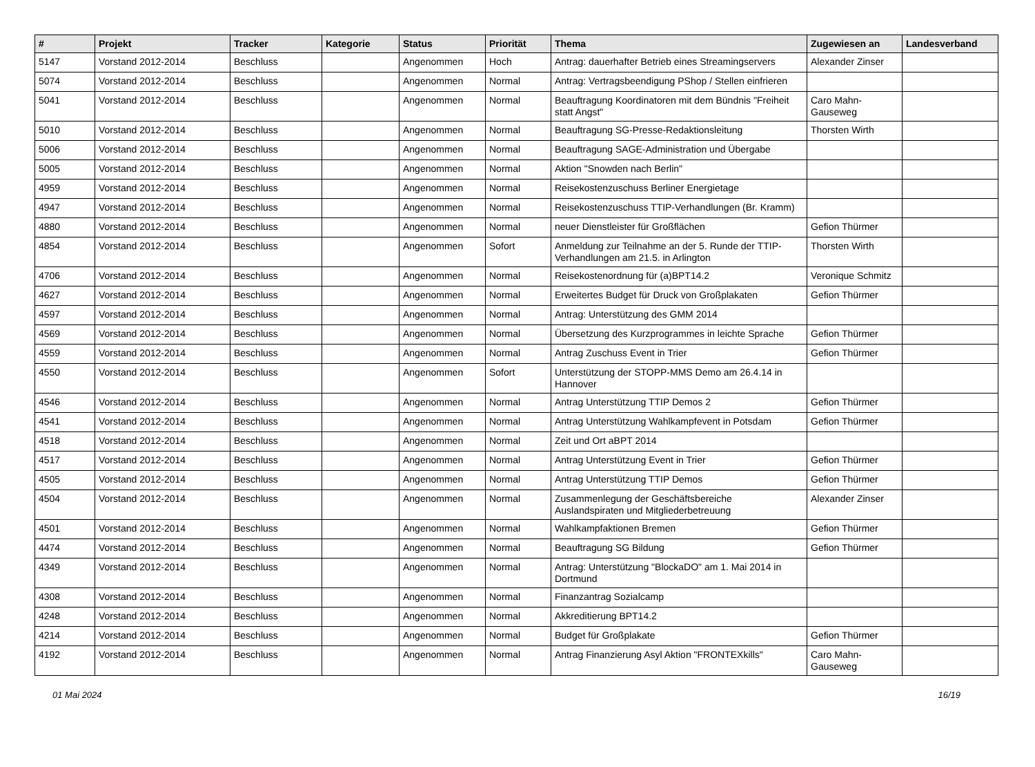| # | Projekt | Tracker | Kategorie | Status | Priorität | Thema | Zugewiesen an | Landesverband |
| --- | --- | --- | --- | --- | --- | --- | --- | --- |
| 5147 | Vorstand 2012-2014 | Beschluss | | Angenommen | Hoch | Antrag: dauerhafter Betrieb eines Streamingservers | Alexander Zinser | |
| 5074 | Vorstand 2012-2014 | Beschluss | | Angenommen | Normal | Antrag: Vertragsbeendigung PShop / Stellen einfrieren | | |
| 5041 | Vorstand 2012-2014 | Beschluss | | Angenommen | Normal | Beauftragung Koordinatoren mit dem Bündnis "Freiheit statt Angst" | Caro Mahn-Gauseweg | |
| 5010 | Vorstand 2012-2014 | Beschluss | | Angenommen | Normal | Beauftragung SG-Presse-Redaktionsleitung | Thorsten Wirth | |
| 5006 | Vorstand 2012-2014 | Beschluss | | Angenommen | Normal | Beauftragung SAGE-Administration und Übergabe | | |
| 5005 | Vorstand 2012-2014 | Beschluss | | Angenommen | Normal | Aktion "Snowden nach Berlin" | | |
| 4959 | Vorstand 2012-2014 | Beschluss | | Angenommen | Normal | Reisekostenzuschuss Berliner Energietage | | |
| 4947 | Vorstand 2012-2014 | Beschluss | | Angenommen | Normal | Reisekostenzuschuss TTIP-Verhandlungen (Br. Kramm) | | |
| 4880 | Vorstand 2012-2014 | Beschluss | | Angenommen | Normal | neuer Dienstleister für Großflächen | Gefion Thürmer | |
| 4854 | Vorstand 2012-2014 | Beschluss | | Angenommen | Sofort | Anmeldung zur Teilnahme an der 5. Runde der TTIP-Verhandlungen am 21.5. in Arlington | Thorsten Wirth | |
| 4706 | Vorstand 2012-2014 | Beschluss | | Angenommen | Normal | Reisekostenordnung für (a)BPT14.2 | Veronique Schmitz | |
| 4627 | Vorstand 2012-2014 | Beschluss | | Angenommen | Normal | Erweitertes Budget für Druck von Großplakaten | Gefion Thürmer | |
| 4597 | Vorstand 2012-2014 | Beschluss | | Angenommen | Normal | Antrag: Unterstützung des GMM 2014 | | |
| 4569 | Vorstand 2012-2014 | Beschluss | | Angenommen | Normal | Übersetzung des Kurzprogrammes in leichte Sprache | Gefion Thürmer | |
| 4559 | Vorstand 2012-2014 | Beschluss | | Angenommen | Normal | Antrag Zuschuss Event in Trier | Gefion Thürmer | |
| 4550 | Vorstand 2012-2014 | Beschluss | | Angenommen | Sofort | Unterstützung der STOPP-MMS Demo am 26.4.14 in Hannover | | |
| 4546 | Vorstand 2012-2014 | Beschluss | | Angenommen | Normal | Antrag Unterstützung TTIP Demos 2 | Gefion Thürmer | |
| 4541 | Vorstand 2012-2014 | Beschluss | | Angenommen | Normal | Antrag Unterstützung Wahlkampfevent in Potsdam | Gefion Thürmer | |
| 4518 | Vorstand 2012-2014 | Beschluss | | Angenommen | Normal | Zeit und Ort aBPT 2014 | | |
| 4517 | Vorstand 2012-2014 | Beschluss | | Angenommen | Normal | Antrag Unterstützung Event in Trier | Gefion Thürmer | |
| 4505 | Vorstand 2012-2014 | Beschluss | | Angenommen | Normal | Antrag Unterstützung TTIP Demos | Gefion Thürmer | |
| 4504 | Vorstand 2012-2014 | Beschluss | | Angenommen | Normal | Zusammenlegung der Geschäftsbereiche Auslandspiraten und Mitgliederbetreuung | Alexander Zinser | |
| 4501 | Vorstand 2012-2014 | Beschluss | | Angenommen | Normal | Wahlkampfaktionen Bremen | Gefion Thürmer | |
| 4474 | Vorstand 2012-2014 | Beschluss | | Angenommen | Normal | Beauftragung SG Bildung | Gefion Thürmer | |
| 4349 | Vorstand 2012-2014 | Beschluss | | Angenommen | Normal | Antrag: Unterstützung "BlockaDO" am 1. Mai 2014 in Dortmund | | |
| 4308 | Vorstand 2012-2014 | Beschluss | | Angenommen | Normal | Finanzantrag Sozialcamp | | |
| 4248 | Vorstand 2012-2014 | Beschluss | | Angenommen | Normal | Akkreditierung BPT14.2 | | |
| 4214 | Vorstand 2012-2014 | Beschluss | | Angenommen | Normal | Budget für Großplakate | Gefion Thürmer | |
| 4192 | Vorstand 2012-2014 | Beschluss | | Angenommen | Normal | Antrag Finanzierung Asyl Aktion "FRONTEXkills" | Caro Mahn-Gauseweg | |
01 Mai 2024 16/19